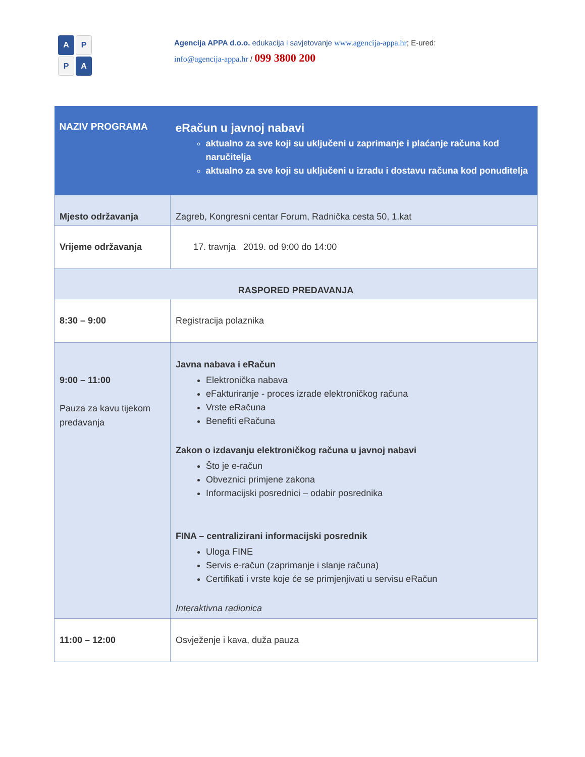A
P
P
A
Agencija APPA d.o.o. edukacija i savjetovanje www.agencija-appa.hr; E-ured: info@agencija-appa.hr / 099 3800 200
| NAZIV PROGRAMA | eRačun u javnoj nabavi aktualno za sve koji su uključeni u zaprimanje i plaćanje računa kod naručitelja aktualno za sve koji su uključeni u izradu i dostavu računa kod ponuditelja |
| Mjesto održavanja | Zagreb, Kongresni centar Forum, Radnička cesta 50, 1.kat |
| Vrijeme održavanja | 17. travnja 2019. od 9:00 do 14:00 |
| RASPORED PREDAVANJA | |
| 8:30 – 9:00 | Registracija polaznika |
| 9:00 – 11:00 Pauza za kavu tijekom predavanja | Javna nabava i eRačun Elektronička nabava eFakturiranje - proces izrade elektroničkog računa Vrste eRačuna Benefiti eRačuna Zakon o izdavanju elektroničkog računa u javnoj nabavi Što je e-račun Obveznici primjene zakona Informacijski posrednici – odabir posrednika FINA – centralizirani informacijski posrednik Uloga FINE Servis e-račun (zaprimanje i slanje računa) Certifikati i vrste koje će se primjenjivati u servisu eRačun Interaktivna radionica |
| 11:00 – 12:00 | Osvježenje i kava, duža pauza |